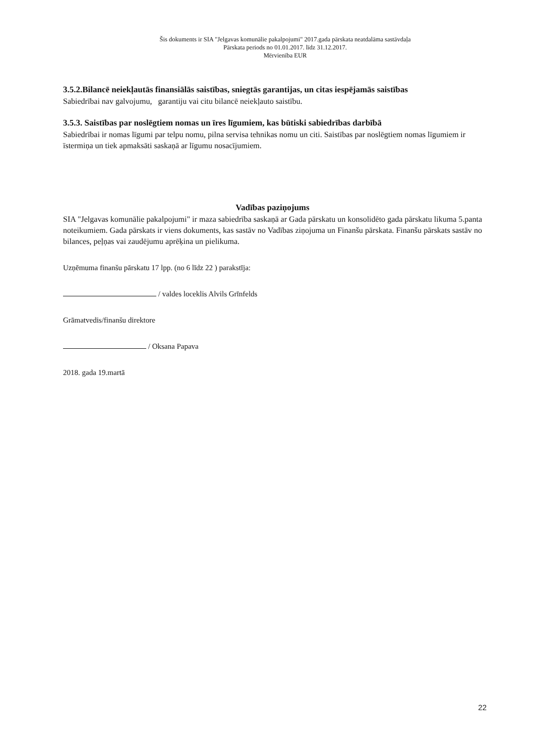Šis dokuments ir SIA "Jelgavas komunālie pakalpojumi" 2017.gada pārskata neatdalāma sastāvdaļa
Pārskata periods no 01.01.2017. līdz 31.12.2017.
Mērvienība EUR
3.5.2.Bilancē neiekļautās finansiālās saistības, sniegtās garantijas, un citas iespējamās saistības
Sabiedrībai nav galvojumu, garantiju vai citu bilancē neiekļauto saistību.
3.5.3. Saistības par noslēgtiem nomas un īres līgumiem, kas būtiski sabiedrības darbībā
Sabiedrībai ir nomas līgumi par telpu nomu, pilna servisa tehnikas nomu un citi. Saistības par noslēgtiem nomas līgumiem ir īstermiņa un tiek apmaksāti saskaņā ar līgumu nosacījumiem.
Vadības paziņojums
SIA "Jelgavas komunālie pakalpojumi" ir maza sabiedrība saskaņā ar Gada pārskatu un konsolidēto gada pārskatu likuma 5.panta noteikumiem. Gada pārskats ir viens dokuments, kas sastāv no Vadības ziņojuma un Finanšu pārskata. Finanšu pārskats sastāv no bilances, peļņas vai zaudējumu aprēķina un pielikuma.
Uzņēmuma finanšu pārskatu 17 lpp. (no 6 līdz 22 ) parakstīja:
/ valdes loceklis Alvils Grīnfelds
Grāmatvedis/finanšu direktore
/ Oksana Papava
2018. gada 19.martā
22